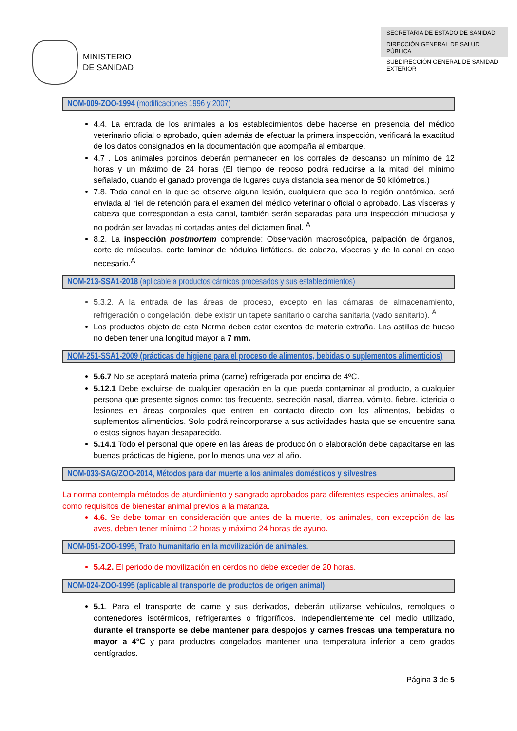MINISTERIO
DE SANIDAD
SECRETARIA DE ESTADO DE SANIDAD
DIRECCIÓN GENERAL DE SALUD PÚBLICA
SUBDIRECCIÓN GENERAL DE SANIDAD EXTERIOR
NOM-009-ZOO-1994 (modificaciones 1996 y 2007)
4.4. La entrada de los animales a los establecimientos debe hacerse en presencia del médico veterinario oficial o aprobado, quien además de efectuar la primera inspección, verificará la exactitud de los datos consignados en la documentación que acompaña al embarque.
4.7 . Los animales porcinos deberán permanecer en los corrales de descanso un mínimo de 12 horas y un máximo de 24 horas (El tiempo de reposo podrá reducirse a la mitad del mínimo señalado, cuando el ganado provenga de lugares cuya distancia sea menor de 50 kilómetros.)
7.8. Toda canal en la que se observe alguna lesión, cualquiera que sea la región anatómica, será enviada al riel de retención para el examen del médico veterinario oficial o aprobado. Las vísceras y cabeza que correspondan a esta canal, también serán separadas para una inspección minuciosa y no podrán ser lavadas ni cortadas antes del dictamen final. <sup>A</sup>
8.2. La inspección postmortem comprende: Observación macroscópica, palpación de órganos, corte de músculos, corte laminar de nódulos linfáticos, de cabeza, vísceras y de la canal en caso necesario.<sup>A</sup>
NOM-213-SSA1-2018 (aplicable a productos cárnicos procesados y sus establecimientos)
5.3.2. A la entrada de las áreas de proceso, excepto en las cámaras de almacenamiento, refrigeración o congelación, debe existir un tapete sanitario o carcha sanitaria (vado sanitario). <sup>A</sup>
Los productos objeto de esta Norma deben estar exentos de materia extraña. Las astillas de hueso no deben tener una longitud mayor a 7 mm.
NOM-251-SSA1-2009 (prácticas de higiene para el proceso de alimentos, bebidas o suplementos alimenticios)
5.6.7 No se aceptará materia prima (carne) refrigerada por encima de 4ºC.
5.12.1 Debe excluirse de cualquier operación en la que pueda contaminar al producto, a cualquier persona que presente signos como: tos frecuente, secreción nasal, diarrea, vómito, fiebre, ictericia o lesiones en áreas corporales que entren en contacto directo con los alimentos, bebidas o suplementos alimenticios. Solo podrá reincorporarse a sus actividades hasta que se encuentre sana o estos signos hayan desaparecido.
5.14.1 Todo el personal que opere en las áreas de producción o elaboración debe capacitarse en las buenas prácticas de higiene, por lo menos una vez al año.
NOM-033-SAG/ZOO-2014, Métodos para dar muerte a los animales domésticos y silvestres
La norma contempla métodos de aturdimiento y sangrado aprobados para diferentes especies animales, así como requisitos de bienestar animal previos a la matanza.
4.6. Se debe tomar en consideración que antes de la muerte, los animales, con excepción de las aves, deben tener mínimo 12 horas y máximo 24 horas de ayuno.
NOM-051-ZOO-1995, Trato humanitario en la movilización de animales.
5.4.2. El periodo de movilización en cerdos no debe exceder de 20 horas.
NOM-024-ZOO-1995 (aplicable al transporte de productos de origen animal)
5.1. Para el transporte de carne y sus derivados, deberán utilizarse vehículos, remolques o contenedores isotérmicos, refrigerantes o frigoríficos. Independientemente del medio utilizado, durante el transporte se debe mantener para despojos y carnes frescas una temperatura no mayor a 4°C y para productos congelados mantener una temperatura inferior a cero grados centígrados.
Página 3 de 5